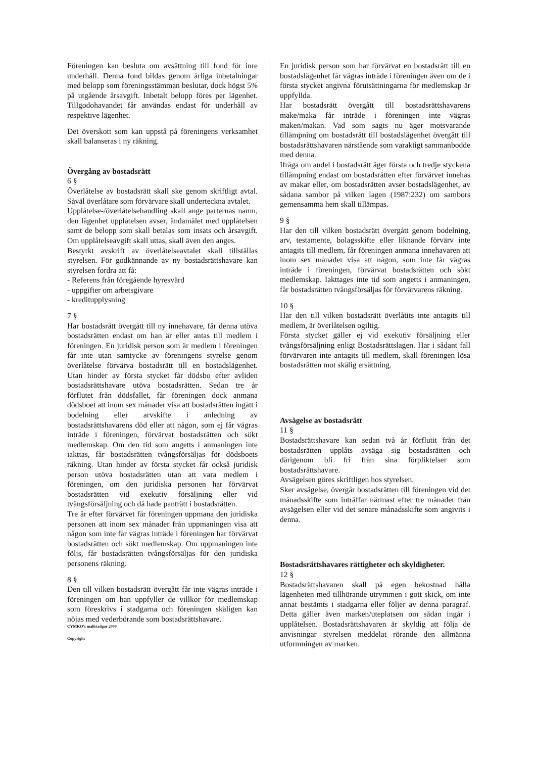Föreningen kan besluta om avsättning till fond för inre underhåll. Denna fond bildas genom årliga inbetalningar med belopp som föreningsstämman beslutar, dock högst 5% på utgående årsavgift. Inbetalt belopp föres per lägenhet. Tillgodohavandet får användas endast för underhåll av respektive lägenhet.
Det överskott som kan uppstå på föreningens verksamhet skall balanseras i ny räkning.
Övergång av bostadsrätt
6 §
Överlåtelse av bostadsrätt skall ske genom skriftligt avtal. Såväl överlåtare som förvärvare skall underteckna avtalet.
Upplåtelse-/överlåtelsehandling skall ange parternas namn, den lägenhet upplåtelsen avser, ändamålet med upplåtelsen samt de belopp som skall betalas som insats och årsavgift. Om upplåtelseavgift skall uttas, skall även den anges.
Bestyrkt avskrift av överlåtelseavtalet skall tillställas styrelsen. För godkännande av ny bostadsrättshavare kan styrelsen fordra att få:
- Referens från föregående hyresvärd
- uppgifter om arbetsgivare
- kreditupplysning
7 §
Har bostadsrätt övergått till ny innehavare, får denna utöva bostadsrätten endast om han är eller antas till medlem i föreningen. En juridisk person som är medlem i föreningen får inte utan samtycke av föreningens styrelse genom överlåtelse förvärva bostadsrätt till en bostadslägenhet. Utan hinder av första stycket får dödsbo efter avliden bostadsrättshavare utöva bostadsrätten. Sedan tre år förflutet från dödsfallet, får föreningen dock anmana dödsboet att inom sex månader visa att bostadsrätten ingått i bodelning eller arvskifte i anledning av bostadsrättshavarens död eller att någon, som ej får vägras inträde i föreningen, förvärvat bostadsrätten och sökt medlemskap. Om den tid som angetts i anmaningen inte iakttas, får bostadsrätten tvångsförsäljas för dödsboets räkning. Utan hinder av första stycket får också juridisk person utöva bostadsrätten utan att vara medlem i föreningen, om den juridiska personen har förvärvat bostadsrätten vid exekutiv försäljning eller vid tvångsförsäljning och då hade panträtt i bostadsrätten.
Tre år efter förvärvet får föreningen uppmana den juridiska personen att inom sex månader från uppmaningen visa att någon som inte får vägras inträde i föreningen har förvärvat bostadsrätten och sökt medlemskap. Om uppmaningen inte följs, får bostadsrätten tvångsförsäljas för den juridiska personens räkning.
8 §
Den till vilken bostadsrätt övergått får inte vägras inträde i föreningen om han uppfyller de villkor för medlemskap som föreskrivs i stadgarna och föreningen skäligen kan nöjas med vederbörande som bostadsrättshavare.
CYMKO's mallstadgar 2009
Copyright
En juridisk person som har förvärvat en bostadsrätt till en bostadslägenhet får vägras inträde i föreningen även om de i första stycket angivna förutsättningarna för medlemskap är uppfyllda.
Har bostadsrätt övergått till bostadsrättshavarens make/maka får inträde i föreningen inte vägras maken/makan. Vad som sagts nu äger motsvarande tillämpning om bostadsrätt till bostadslägenhet övergått till bostadsrättshavaren närstående som varaktigt sammanbodde med denna.
Ifråga om andel i bostadsrätt äger första och tredje styckena tillämpning endast om bostadsrätten efter förvärvet innehas av makar eller, om bostadsrätten avser bostadslägenhet, av sådana sambor på vilken lagen (1987:232) om sambors gemensamma hem skall tillämpas.
9 §
Har den till vilken bostadsrätt övergått genom bodelning, arv, testamente, bolagsskifte eller liknande förvärv inte antagits till medlem, får föreningen anmana innehavaren att inom sex månader visa att någon, som inte får vägras inträde i föreningen, förvärvat bostadsrätten och sökt medlemskap. Iakttages inte tid som angetts i anmaningen, får bostadsrätten tvångsförsäljas för förvärvarens räkning.
10 §
Har den till vilken bostadsrätt överlåtits inte antagits till medlem, är överlåtelsen ogiltig.
Första stycket gäller ej vid exekutiv försäljning eller tvångsförsäljning enligt Bostadsrättslagen. Har i sådant fall förvärvaren inte antagits till medlem, skall föreningen lösa bostadsrätten mot skälig ersättning.
Avsägelse av bostadsrätt
11 §
Bostadsrättshavare kan sedan två år förflutit från det bostadsrätten upplåts avsäga sig bostadsrätten och därigenom bli fri från sina förpliktelser som bostadsrättshavare.
Avsägelsen göres skriftligen hos styrelsen.
Sker avsägelse, övergår bostadsrätten till föreningen vid det månadsskifte som inträffar närmast efter tre månader från avsägelsen eller vid det senare månadsskifte som angivits i denna.
Bostadsrättshavares rättigheter och skyldigheter.
12 §
Bostadsrättshavaren skall på egen bekostnad hålla lägenheten med tillhörande utrymmen i gott skick, om inte annat bestämts i stadgarna eller följer av denna paragraf. Detta gäller även marken/uteplatsen om sådan ingår i upplåtelsen. Bostadsrättshavaren är skyldig att följa de anvisningar styrelsen meddelat rörande den allmänna utformningen av marken.